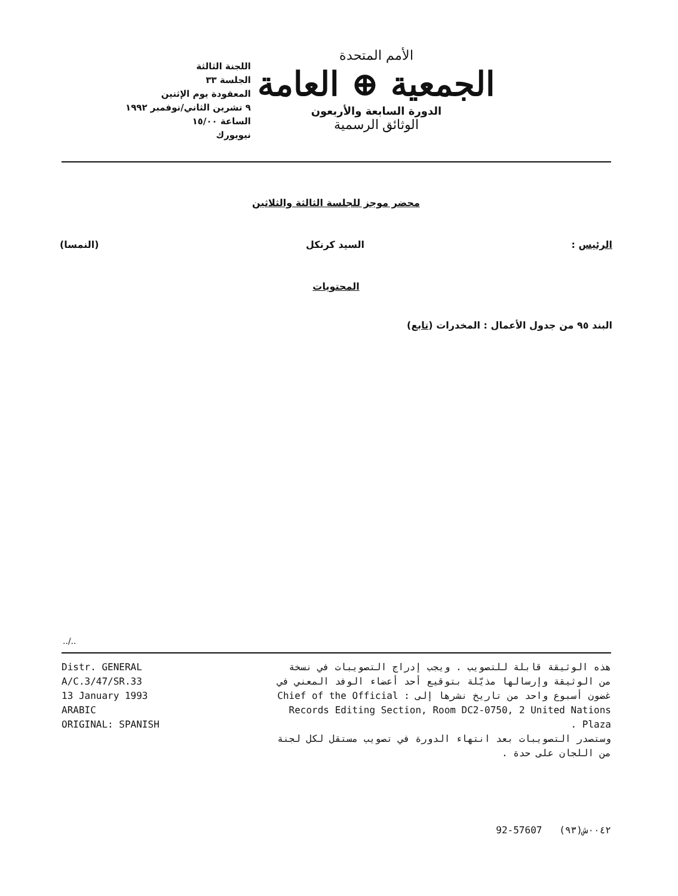اللجنة الثالثة
الجلسة ٣٣
المعقودة يوم الإثنين
٩ تشرين الثاني/نوفمبر ١٩٩٢
الساعة ١٥/٠٠
نيويورك
الأمم المتحدة
الجمعية ⊕ العامة
الدورة السابعة والأربعون
الوثائق الرسمية
محضر موجز للجلسة الثالثة والثلاثين
الرئيس : السيد كرنكل (النمسا)
المحتويات
البند ٩٥ من جدول الأعمال : المخدرات (تابع)
../..
Distr. GENERAL
A/C.3/47/SR.33
13 January 1993
ARABIC
ORIGINAL: SPANISH
هذه الوثيقة قابلة للتصويب . ويجب إدراج التصويبات في نسخة من الوثيقة وإرسالها مذيّلة بتوقيع أحد أعضاء الوفد المعني في غضون أسبوع واحد من تاريخ نشرها إلى : Chief of the Official Records Editing Section, Room DC2-0750, 2 United Nations Plaza .
وستصدر التصويبات بعد انتهاء الدورة في تصويب مستقل لكل لجنة من اللجان على حدة .
92-57607 ٠٠٤٢ش(٩٣)